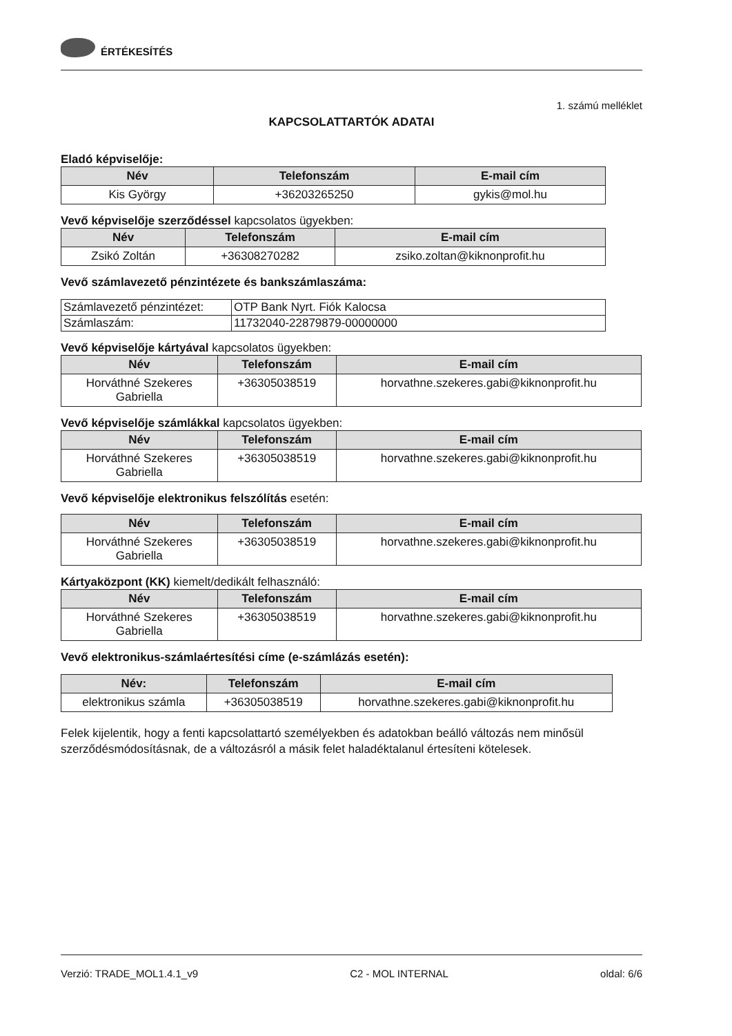ÉRTÉKESÍTÉS
1. számú melléklet
KAPCSOLATTARTÓK ADATAI
Eladó képviselője:
| Név | Telefonszám | E-mail cím |
| --- | --- | --- |
| Kis György | +36203265250 | gykis@mol.hu |
Vevő képviselője szerződéssel kapcsolatos ügyekben:
| Név | Telefonszám | E-mail cím |
| --- | --- | --- |
| Zsikó Zoltán | +36308270282 | zsiko.zoltan@kiknonprofit.hu |
Vevő számlavezető pénzintézete és bankszámlaszáma:
| Számlavezető pénzintézet: | OTP Bank Nyrt. Fiók Kalocsa |
| Számlaszám: | 11732040-22879879-00000000 |
Vevő képviselője kártyával kapcsolatos ügyekben:
| Név | Telefonszám | E-mail cím |
| --- | --- | --- |
| Horváthné Szekeres Gabriella | +36305038519 | horvathne.szekeres.gabi@kiknonprofit.hu |
Vevő képviselője számlákkal kapcsolatos ügyekben:
| Név | Telefonszám | E-mail cím |
| --- | --- | --- |
| Horváthné Szekeres Gabriella | +36305038519 | horvathne.szekeres.gabi@kiknonprofit.hu |
Vevő képviselője elektronikus felszólítás esetén:
| Név | Telefonszám | E-mail cím |
| --- | --- | --- |
| Horváthné Szekeres Gabriella | +36305038519 | horvathne.szekeres.gabi@kiknonprofit.hu |
Kártyaközpont (KK) kiemelt/dedikált felhasználó:
| Név | Telefonszám | E-mail cím |
| --- | --- | --- |
| Horváthné Szekeres Gabriella | +36305038519 | horvathne.szekeres.gabi@kiknonprofit.hu |
Vevő elektronikus-számlaértesítési címe (e-számlázás esetén):
| Név: | Telefonszám | E-mail cím |
| --- | --- | --- |
| elektronikus számla | +36305038519 | horvathne.szekeres.gabi@kiknonprofit.hu |
Felek kijelentik, hogy a fenti kapcsolattartó személyekben és adatokban beálló változás nem minősül szerződésmódosításnak, de a változásról a másik felet haladéktalanul értesíteni kötelesek.
Verzió: TRADE_MOL1.4.1_v9 C2 - MOL INTERNAL oldal: 6/6